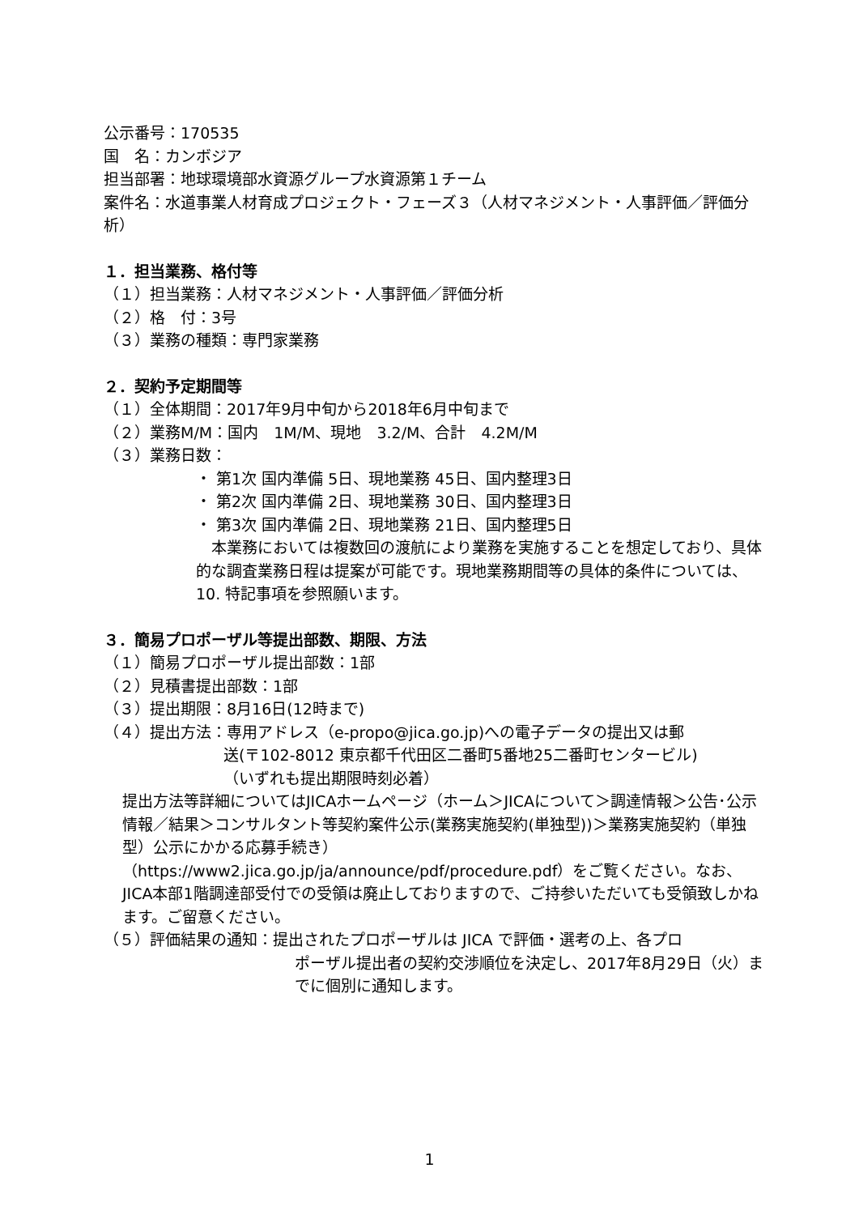公示番号：170535
国　名：カンボジア
担当部署：地球環境部水資源グループ水資源第１チーム
案件名：水道事業人材育成プロジェクト・フェーズ３（人材マネジメント・人事評価／評価分析）
１．担当業務、格付等
（１）担当業務：人材マネジメント・人事評価／評価分析
（２）格　付：3号
（３）業務の種類：専門家業務
２．契約予定期間等
（１）全体期間：2017年9月中旬から2018年6月中旬まで
（２）業務M/M：国内　1M/M、現地　3.2/M、合計　4.2M/M
（３）業務日数：
・ 第1次 国内準備 5日、現地業務 45日、国内整理3日
・ 第2次 国内準備 2日、現地業務 30日、国内整理3日
・ 第3次 国内準備 2日、現地業務 21日、国内整理5日
　本業務においては複数回の渡航により業務を実施することを想定しており、具体的な調査業務日程は提案が可能です。現地業務期間等の具体的条件については、10. 特記事項を参照願います。
３．簡易プロポーザル等提出部数、期限、方法
（１）簡易プロポーザル提出部数：1部
（２）見積書提出部数：1部
（３）提出期限：8月16日(12時まで)
（４）提出方法：専用アドレス（e-propo@jica.go.jp)への電子データの提出又は郵
送(〒102-8012 東京都千代田区二番町5番地25二番町センタービル)
（いずれも提出期限時刻必着）
提出方法等詳細についてはJICAホームページ（ホーム＞JICAについて＞調達情報＞公告･公示情報／結果＞コンサルタント等契約案件公示(業務実施契約(単独型))＞業務実施契約（単独型）公示にかかる応募手続き）（https://www2.jica.go.jp/ja/announce/pdf/procedure.pdf）をご覧ください。なお、JICA本部1階調達部受付での受領は廃止しておりますので、ご持参いただいても受領致しかねます。ご留意ください。
（５）評価結果の通知：提出されたプロポーザルは JICA で評価・選考の上、各プロ
ポーザル提出者の契約交渉順位を決定し、2017年8月29日（火）までに個別に通知します。
1